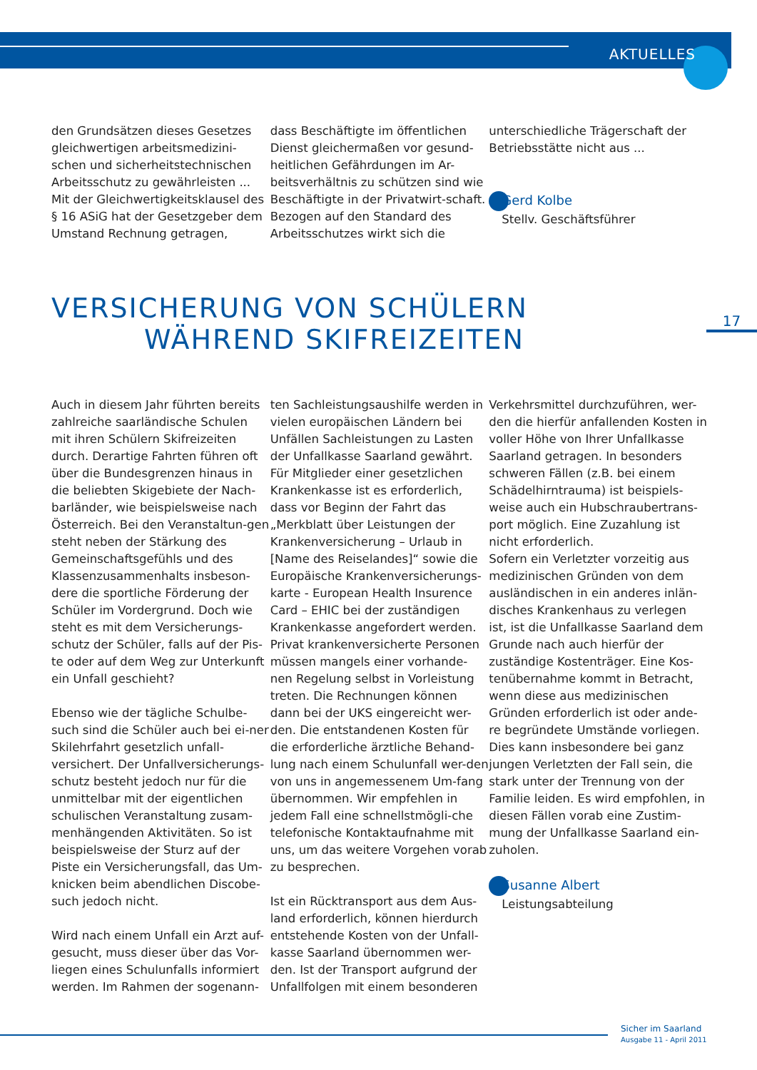AKTUELLES
den Grundsätzen dieses Gesetzes gleichwertigen arbeitsmedizini-schen und sicherheitstechnischen Arbeitsschutz zu gewährleisten ... Mit der Gleichwertigkeitsklausel des § 16 ASiG hat der Gesetzgeber dem Umstand Rechnung getragen,
dass Beschäftigte im öffentlichen Dienst gleichermaßen vor gesund-heitlichen Gefährdungen im Ar-beitsverhältnis zu schützen sind wie Beschäftigte in der Privatwirt-schaft. Bezogen auf den Standard des Arbeitsschutzes wirkt sich die
unterschiedliche Trägerschaft der Betriebsstätte nicht aus ...
Gerd Kolbe
Stellv. Geschäftsführer
VERSICHERUNG VON SCHÜLERN
WÄHREND SKIFREIZEITEN
17
Auch in diesem Jahr führten bereits zahlreiche saarländische Schulen mit ihren Schülern Skifreizeiten durch. Derartige Fahrten führen oft über die Bundesgrenzen hinaus in die beliebten Skigebiete der Nach-barländer, wie beispielsweise nach Österreich. Bei den Veranstaltun-gen steht neben der Stärkung des Gemeinschaftsgefühls und des Klassenzusammenhalts insbeson-dere die sportliche Förderung der Schüler im Vordergrund. Doch wie steht es mit dem Versicherungs-schutz der Schüler, falls auf der Pis-te oder auf dem Weg zur Unterkunft ein Unfall geschieht?
Ebenso wie der tägliche Schulbe-such sind die Schüler auch bei ei-ner Skilehrfahrt gesetzlich unfall-versichert. Der Unfallversicherungs-schutz besteht jedoch nur für die unmittelbar mit der eigentlichen schulischen Veranstaltung zusam-menhängenden Aktivitäten. So ist beispielsweise der Sturz auf der Piste ein Versicherungsfall, das Um-knicken beim abendlichen Discobe-such jedoch nicht.
Wird nach einem Unfall ein Arzt auf-gesucht, muss dieser über das Vor-liegen eines Schulunfalls informiert werden. Im Rahmen der sogenann-
ten Sachleistungsaushilfe werden in vielen europäischen Ländern bei Unfällen Sachleistungen zu Lasten der Unfallkasse Saarland gewährt. Für Mitglieder einer gesetzlichen Krankenkasse ist es erforderlich, dass vor Beginn der Fahrt das „Merkblatt über Leistungen der Krankenversicherung – Urlaub in [Name des Reiselandes]“ sowie die Europäische Krankenversicherungs-karte - European Health Insurence Card – EHIC bei der zuständigen Krankenkasse angefordert werden. Privat krankenversicherte Personen müssen mangels einer vorhande-nen Regelung selbst in Vorleistung treten. Die Rechnungen können dann bei der UKS eingereicht wer-den. Die entstandenen Kosten für die erforderliche ärztliche Behand-lung nach einem Schulunfall wer-den von uns in angemessenem Um-fang übernommen. Wir empfehlen in jedem Fall eine schnellstmögli-che telefonische Kontaktaufnahme mit uns, um das weitere Vorgehen vorab zu besprechen.
Ist ein Rücktransport aus dem Aus-land erforderlich, können hierdurch entstehende Kosten von der Unfall-kasse Saarland übernommen wer-den. Ist der Transport aufgrund der Unfallfolgen mit einem besonderen
Verkehrsmittel durchzuführen, wer-den die hierfür anfallenden Kosten in voller Höhe von Ihrer Unfallkasse Saarland getragen. In besonders schweren Fällen (z.B. bei einem Schädelhirntrauma) ist beispiels-weise auch ein Hubschraubertrans-port möglich. Eine Zuzahlung ist nicht erforderlich.
Sofern ein Verletzter vorzeitig aus medizinischen Gründen von dem ausländischen in ein anderes inlän-disches Krankenhaus zu verlegen ist, ist die Unfallkasse Saarland dem Grunde nach auch hierfür der zuständige Kostenträger. Eine Kos-tenübernahme kommt in Betracht, wenn diese aus medizinischen Gründen erforderlich ist oder ande-re begründete Umstände vorliegen. Dies kann insbesondere bei ganz jungen Verletzten der Fall sein, die stark unter der Trennung von der Familie leiden. Es wird empfohlen, in diesen Fällen vorab eine Zustim-mung der Unfallkasse Saarland ein-zuholen.
Susanne Albert
Leistungsabteilung
Sicher im Saarland
Ausgabe 11 - April 2011